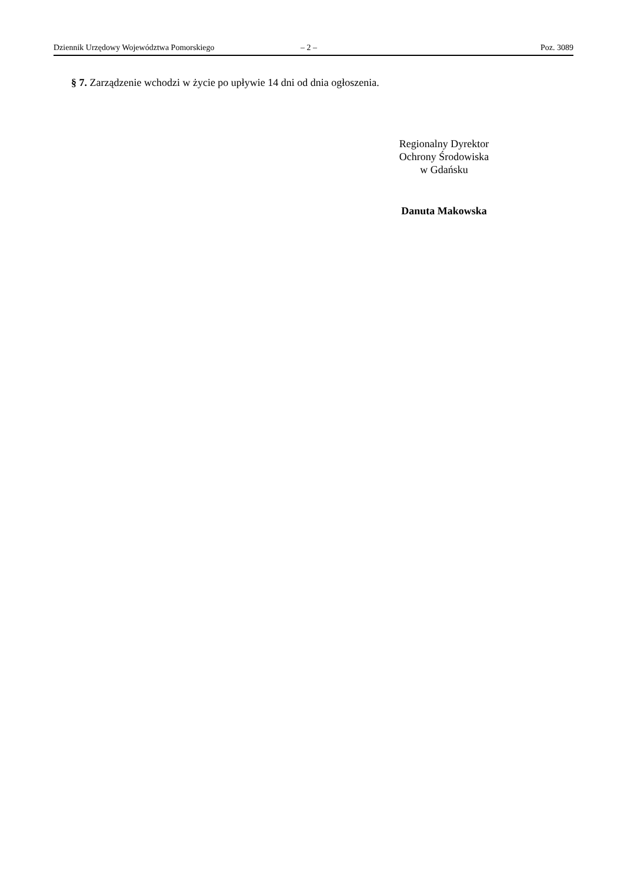Dziennik Urzędowy Województwa Pomorskiego – 2 – Poz. 3089
§ 7. Zarządzenie wchodzi w życie po upływie 14 dni od dnia ogłoszenia.
Regionalny Dyrektor
Ochrony Środowiska
w Gdańsku
Danuta Makowska